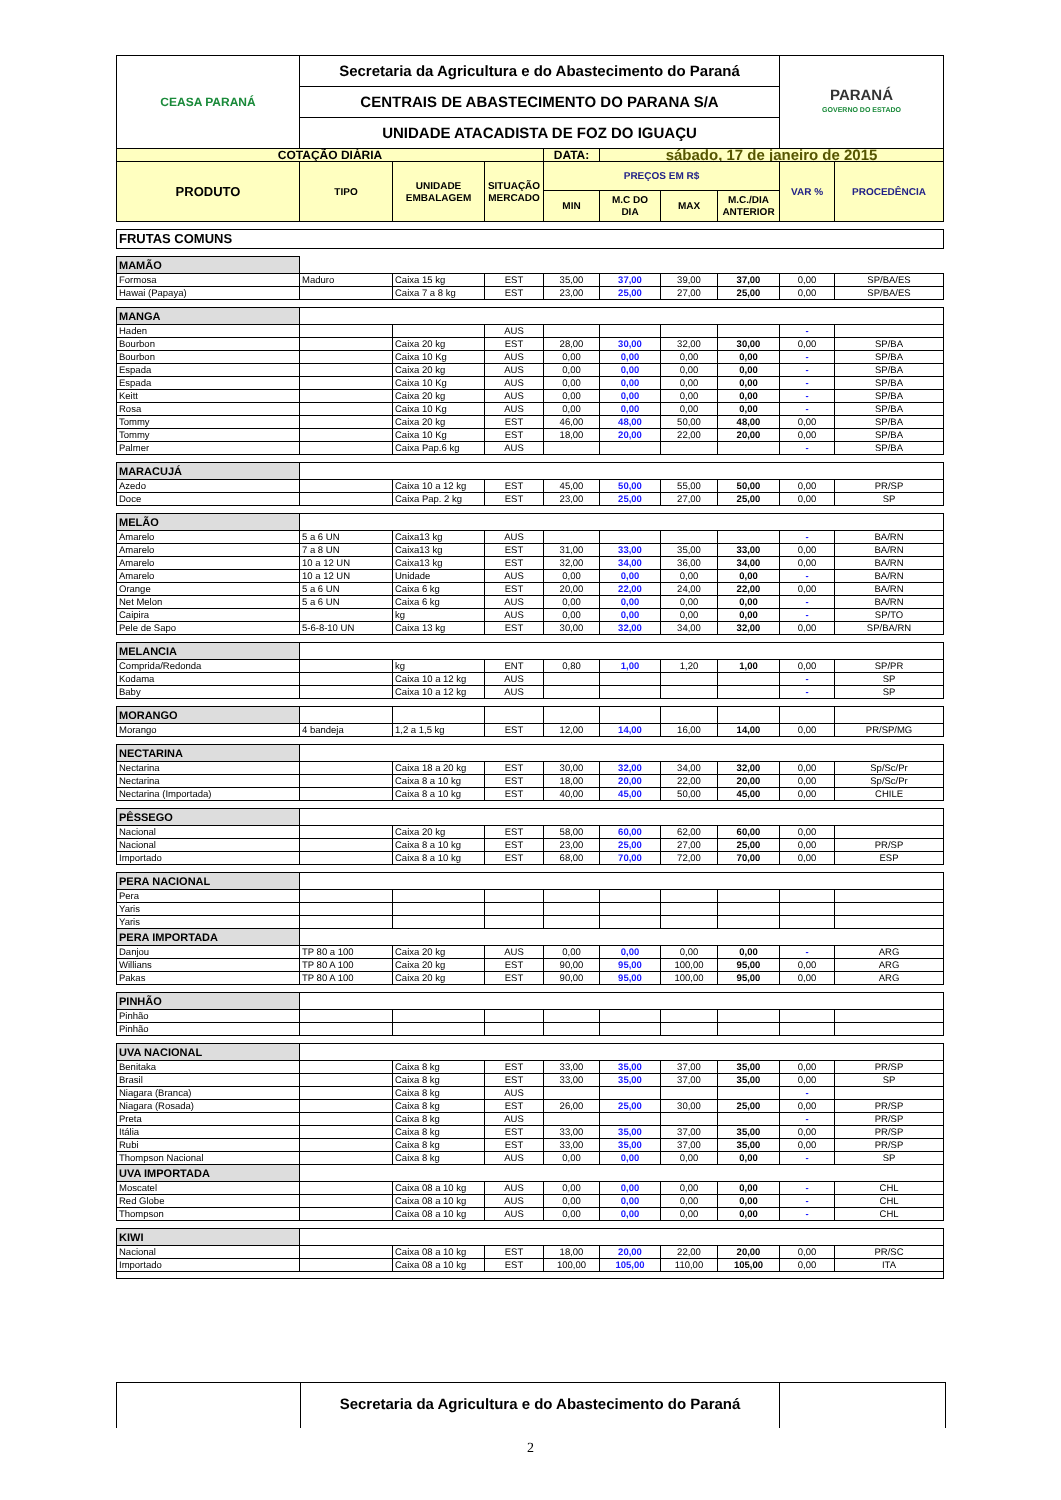| CEASA PARANÁ | Secretaria da Agricultura e do Abastecimento do Paraná | | | | | | | PARANÁ GOVERNO DO ESTADO | |
| | CENTRAIS DE ABASTECIMENTO DO PARANA S/A | | | | | | | | |
| | UNIDADE ATACADISTA DE FOZ DO IGUAÇU | | | | | | | | |
| COTAÇÃO DIÁRIA | | | | DATA: | sábado, 17 de janeiro de 2015 | | | | |
| PRODUTO | TIPO | UNIDADE EMBALAGEM | SITUAÇÃO MERCADO | PREÇOS EM R$ | | | | VAR % | PROCEDÊNCIA |
| | | | | MIN | M.C DO DIA | MAX | M.C./DIA ANTERIOR | | |
| FRUTAS COMUNS | | | | | | | | | |
| MAMÃO | | | | | | | | | |
| Formosa | Maduro | Caixa 15 kg | EST | 35,00 | 37,00 | 39,00 | 37,00 | 0,00 | SP/BA/ES |
| Hawai (Papaya) | | Caixa 7 a 8 kg | EST | 23,00 | 25,00 | 27,00 | 25,00 | 0,00 | SP/BA/ES |
| MANGA | | | | | | | | | |
| Haden | | | AUS | | | | | - | |
| Bourbon | | Caixa 20 kg | EST | 28,00 | 30,00 | 32,00 | 30,00 | 0,00 | SP/BA |
| Bourbon | | Caixa 10 Kg | AUS | 0,00 | 0,00 | 0,00 | 0,00 | - | SP/BA |
| Espada | | Caixa 20 kg | AUS | 0,00 | 0,00 | 0,00 | 0,00 | - | SP/BA |
| Espada | | Caixa 10 Kg | AUS | 0,00 | 0,00 | 0,00 | 0,00 | - | SP/BA |
| Keitt | | Caixa 20 kg | AUS | 0,00 | 0,00 | 0,00 | 0,00 | - | SP/BA |
| Rosa | | Caixa 10 Kg | AUS | 0,00 | 0,00 | 0,00 | 0,00 | - | SP/BA |
| Tommy | | Caixa 20 kg | EST | 46,00 | 48,00 | 50,00 | 48,00 | 0,00 | SP/BA |
| Tommy | | Caixa 10 Kg | EST | 18,00 | 20,00 | 22,00 | 20,00 | 0,00 | SP/BA |
| Palmer | | Caixa Pap.6 kg | AUS | | | | | - | SP/BA |
| MARACUJÁ | | | | | | | | | |
| Azedo | | Caixa 10 a 12 kg | EST | 45,00 | 50,00 | 55,00 | 50,00 | 0,00 | PR/SP |
| Doce | | Caixa Pap. 2 kg | EST | 23,00 | 25,00 | 27,00 | 25,00 | 0,00 | SP |
| MELÃO | | | | | | | | | |
| Amarelo | 5 a 6 UN | Caixa13 kg | AUS | | | | | - | BA/RN |
| Amarelo | 7 a 8 UN | Caixa13 kg | EST | 31,00 | 33,00 | 35,00 | 33,00 | 0,00 | BA/RN |
| Amarelo | 10 a 12 UN | Caixa13 kg | EST | 32,00 | 34,00 | 36,00 | 34,00 | 0,00 | BA/RN |
| Amarelo | 10 a 12 UN | Unidade | AUS | 0,00 | 0,00 | 0,00 | 0,00 | - | BA/RN |
| Orange | 5 a 6 UN | Caixa 6 kg | EST | 20,00 | 22,00 | 24,00 | 22,00 | 0,00 | BA/RN |
| Net Melon | 5 a 6 UN | Caixa 6 kg | AUS | 0,00 | 0,00 | 0,00 | 0,00 | - | BA/RN |
| Caipira | | kg | AUS | 0,00 | 0,00 | 0,00 | 0,00 | - | SP/TO |
| Pele de Sapo | 5-6-8-10 UN | Caixa 13 kg | EST | 30,00 | 32,00 | 34,00 | 32,00 | 0,00 | SP/BA/RN |
| MELANCIA | | | | | | | | | |
| Comprida/Redonda | | kg | ENT | 0,80 | 1,00 | 1,20 | 1,00 | 0,00 | SP/PR |
| Kodama | | Caixa 10 a 12 kg | AUS | | | | | - | SP |
| Baby | | Caixa 10 a 12 kg | AUS | | | | | - | SP |
| MORANGO | | | | | | | | | |
| Morango | 4 bandeja | 1,2 a 1,5 kg | EST | 12,00 | 14,00 | 16,00 | 14,00 | 0,00 | PR/SP/MG |
| NECTARINA | | | | | | | | | |
| Nectarina | | Caixa 18 a 20 kg | EST | 30,00 | 32,00 | 34,00 | 32,00 | 0,00 | Sp/Sc/Pr |
| Nectarina | | Caixa 8 a 10 kg | EST | 18,00 | 20,00 | 22,00 | 20,00 | 0,00 | Sp/Sc/Pr |
| Nectarina (Importada) | | Caixa 8 a 10 kg | EST | 40,00 | 45,00 | 50,00 | 45,00 | 0,00 | CHILE |
| PÊSSEGO | | | | | | | | | |
| Nacional | | Caixa 20 kg | EST | 58,00 | 60,00 | 62,00 | 60,00 | 0,00 | |
| Nacional | | Caixa 8 a 10 kg | EST | 23,00 | 25,00 | 27,00 | 25,00 | 0,00 | PR/SP |
| Importado | | Caixa 8 a 10 kg | EST | 68,00 | 70,00 | 72,00 | 70,00 | 0,00 | ESP |
| PERA NACIONAL | | | | | | | | | |
| Pera | | | | | | | | | |
| Yaris | | | | | | | | | |
| Yaris | | | | | | | | | |
| PERA IMPORTADA | | | | | | | | | |
| Danjou | TP 80 a 100 | Caixa 20 kg | AUS | 0,00 | 0,00 | 0,00 | 0,00 | - | ARG |
| Willians | TP 80 A 100 | Caixa 20 kg | EST | 90,00 | 95,00 | 100,00 | 95,00 | 0,00 | ARG |
| Pakas | TP 80 A 100 | Caixa 20 kg | EST | 90,00 | 95,00 | 100,00 | 95,00 | 0,00 | ARG |
| PINHÃO | | | | | | | | | |
| Pinhão | | | | | | | | | |
| Pinhão | | | | | | | | | |
| UVA NACIONAL | | | | | | | | | |
| Benitaka | | Caixa 8 kg | EST | 33,00 | 35,00 | 37,00 | 35,00 | 0,00 | PR/SP |
| Brasil | | Caixa 8 kg | EST | 33,00 | 35,00 | 37,00 | 35,00 | 0,00 | SP |
| Niagara (Branca) | | Caixa 8 kg | AUS | | | | | - | |
| Niagara (Rosada) | | Caixa 8 kg | EST | 26,00 | 25,00 | 30,00 | 25,00 | 0,00 | PR/SP |
| Preta | | Caixa 8 kg | AUS | | | | | - | PR/SP |
| Itália | | Caixa 8 kg | EST | 33,00 | 35,00 | 37,00 | 35,00 | 0,00 | PR/SP |
| Rubi | | Caixa 8 kg | EST | 33,00 | 35,00 | 37,00 | 35,00 | 0,00 | PR/SP |
| Thompson Nacional | | Caixa 8 kg | AUS | 0,00 | 0,00 | 0,00 | 0,00 | - | SP |
| UVA IMPORTADA | | | | | | | | | |
| Moscatel | | Caixa 08 a 10 kg | AUS | 0,00 | 0,00 | 0,00 | 0,00 | - | CHL |
| Red Globe | | Caixa 08 a 10 kg | AUS | 0,00 | 0,00 | 0,00 | 0,00 | - | CHL |
| Thompson | | Caixa 08 a 10 kg | AUS | 0,00 | 0,00 | 0,00 | 0,00 | - | CHL |
| KIWI | | | | | | | | | |
| Nacional | | Caixa 08 a 10 kg | EST | 18,00 | 20,00 | 22,00 | 20,00 | 0,00 | PR/SC |
| Importado | | Caixa 08 a 10 kg | EST | 100,00 | 105,00 | 110,00 | 105,00 | 0,00 | ITA |
Secretaria da Agricultura e do Abastecimento do Paraná
2